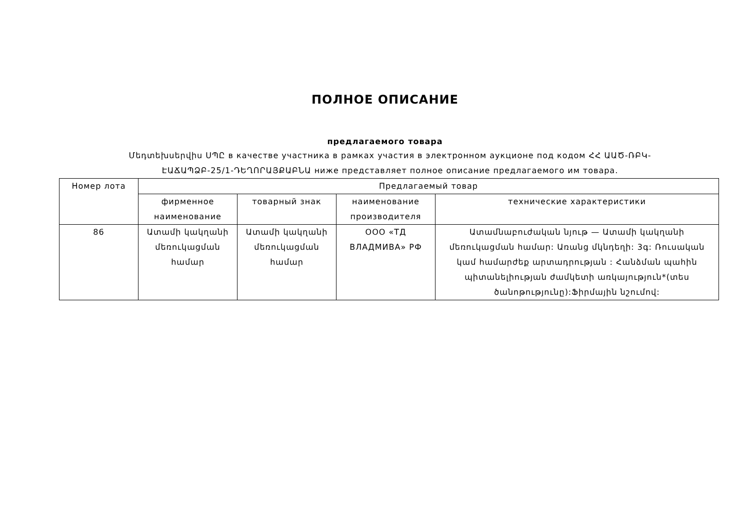ПОЛНОЕ ОПИСАНИЕ
предлагаемого товара
Մեդտեխսերվիս ՍՊԸ в качестве участника в рамках участия в электронном аукционе под кодом ՀՀ ԱԱԾ-ՌԲԿ-ԷԱՃԱՊՁԲ-25/1-ԴԵՂՈՐԱՅՔԱԲՆԱ ниже представляет полное описание предлагаемого им товара.
| Номер лота | Предлагаемый товар | | | |
| --- | --- | --- | --- | --- |
| | фирменное наименование | товарный знак | наименование производителя | технические характеристики |
| 86 | Ատամի կակղանի մեռուկացման համար | Ատամի կակղանի մեռուկացման համար | ООО «ТД ВЛАДМИВА» РФ | Ատամնաբուժական նյութ — Ատամի կակղանի մեռուկացման համար: Առանց մկնդեղի: 3գ: Ռուսական կամ համարժեք արտադրության : Հանձման պահին պիտանելիության ժամկետի առկայություն*(տես ծանոթությունը):Ֆիրմային նշումով: |